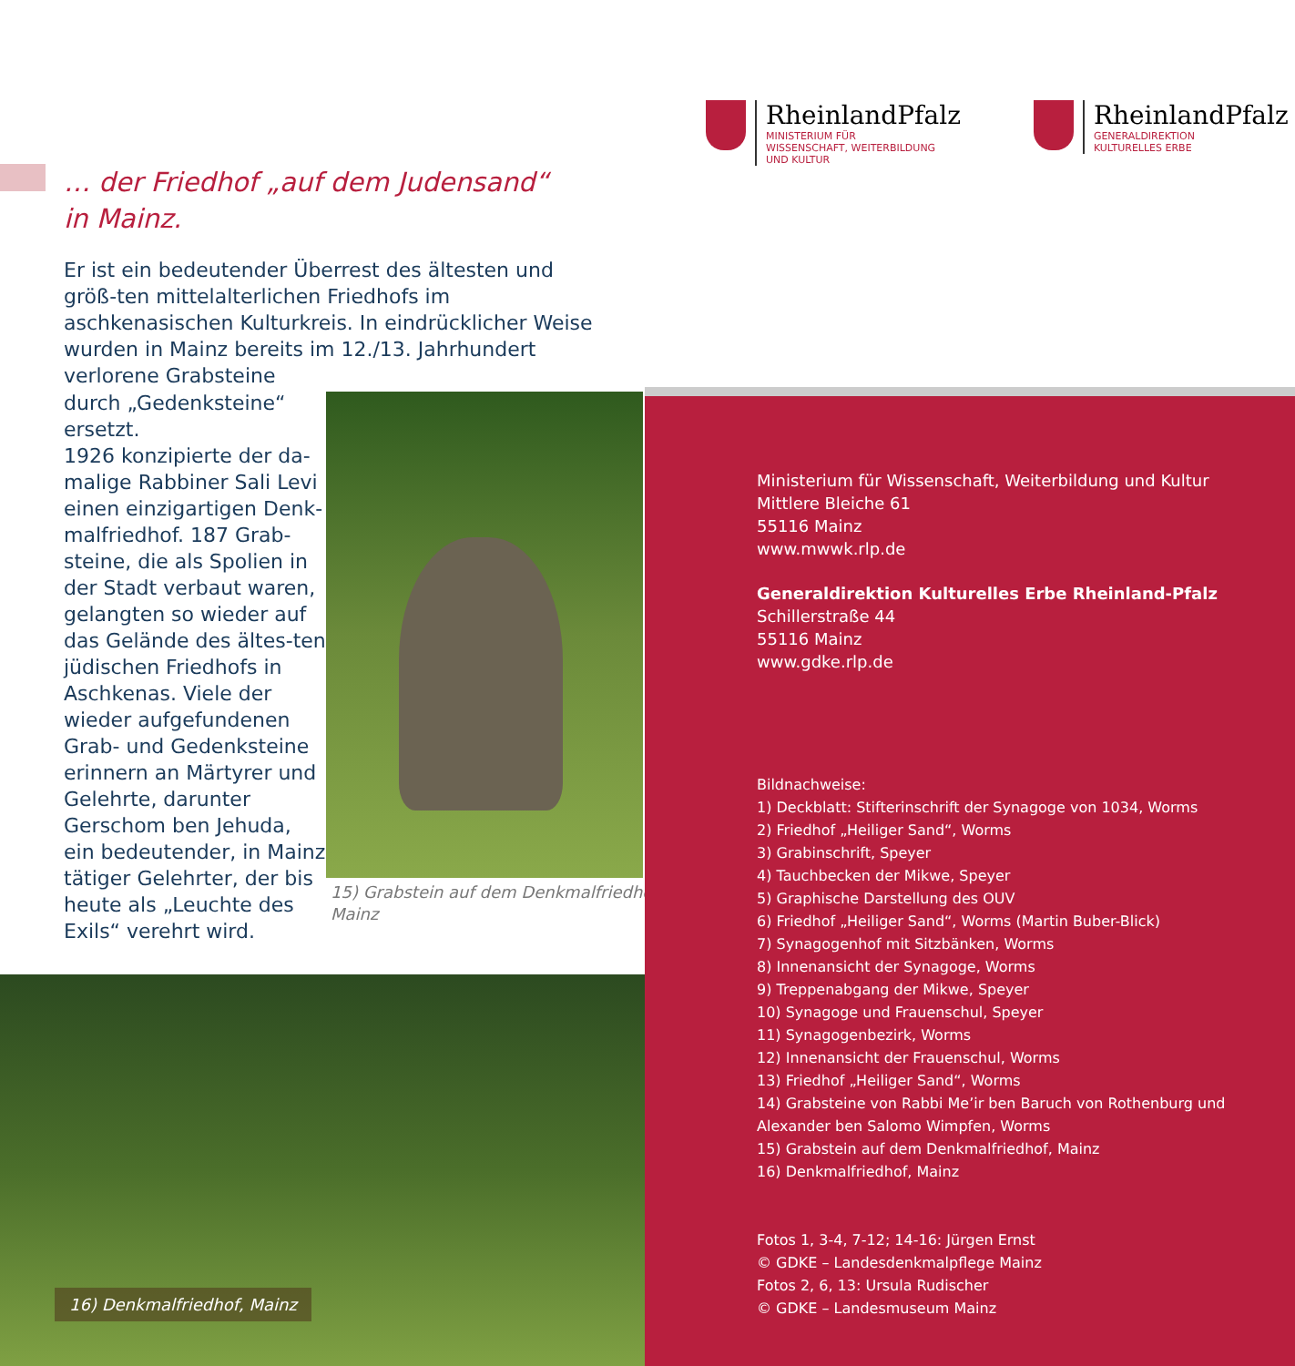… der Friedhof „auf dem Judensand“
in Mainz.
Er ist ein bedeutender Überrest des ältesten und größ-ten mittelalterlichen Friedhofs im aschkenasischen Kulturkreis. In eindrücklicher Weise wurden in Mainz bereits im 12./13. Jahrhundert verlorene Grabsteine
durch „Gedenksteine“ ersetzt.
1926 konzipierte der da-malige Rabbiner Sali Levi einen einzigartigen Denk-malfriedhof. 187 Grab-steine, die als Spolien in der Stadt verbaut waren, gelangten so wieder auf das Gelände des ältes-ten jüdischen Friedhofs in Aschkenas. Viele der wieder aufgefundenen Grab- und Gedenksteine erinnern an Märtyrer und Gelehrte, darunter Gerschom ben Jehuda, ein bedeutender, in Mainz tätiger Gelehrter, der bis heute als „Leuchte des Exils“ verehrt wird.
15) Grabstein auf dem Denkmalfriedhof,
Mainz
16) Denkmalfriedhof, Mainz
RheinlandPfalz
MINISTERIUM FÜR
WISSENSCHAFT, WEITERBILDUNG
UND KULTUR
RheinlandPfalz
GENERALDIREKTION
KULTURELLES ERBE
Ministerium für Wissenschaft, Weiterbildung und Kultur
Mittlere Bleiche 61
55116 Mainz
www.mwwk.rlp.de
Generaldirektion Kulturelles Erbe Rheinland-Pfalz
Schillerstraße 44
55116 Mainz
www.gdke.rlp.de
Bildnachweise:
1) Deckblatt: Stifterinschrift der Synagoge von 1034, Worms
2) Friedhof „Heiliger Sand“, Worms
3) Grabinschrift, Speyer
4) Tauchbecken der Mikwe, Speyer
5) Graphische Darstellung des OUV
6) Friedhof „Heiliger Sand“, Worms (Martin Buber-Blick)
7) Synagogenhof mit Sitzbänken, Worms
8) Innenansicht der Synagoge, Worms
9) Treppenabgang der Mikwe, Speyer
10) Synagoge und Frauenschul, Speyer
11) Synagogenbezirk, Worms
12) Innenansicht der Frauenschul, Worms
13) Friedhof „Heiliger Sand“, Worms
14) Grabsteine von Rabbi Me’ir ben Baruch von Rothenburg und Alexander ben Salomo Wimpfen, Worms
15) Grabstein auf dem Denkmalfriedhof, Mainz
16) Denkmalfriedhof, Mainz
Fotos 1, 3-4, 7-12; 14-16: Jürgen Ernst
© GDKE – Landesdenkmalpflege Mainz
Fotos 2, 6, 13: Ursula Rudischer
© GDKE – Landesmuseum Mainz